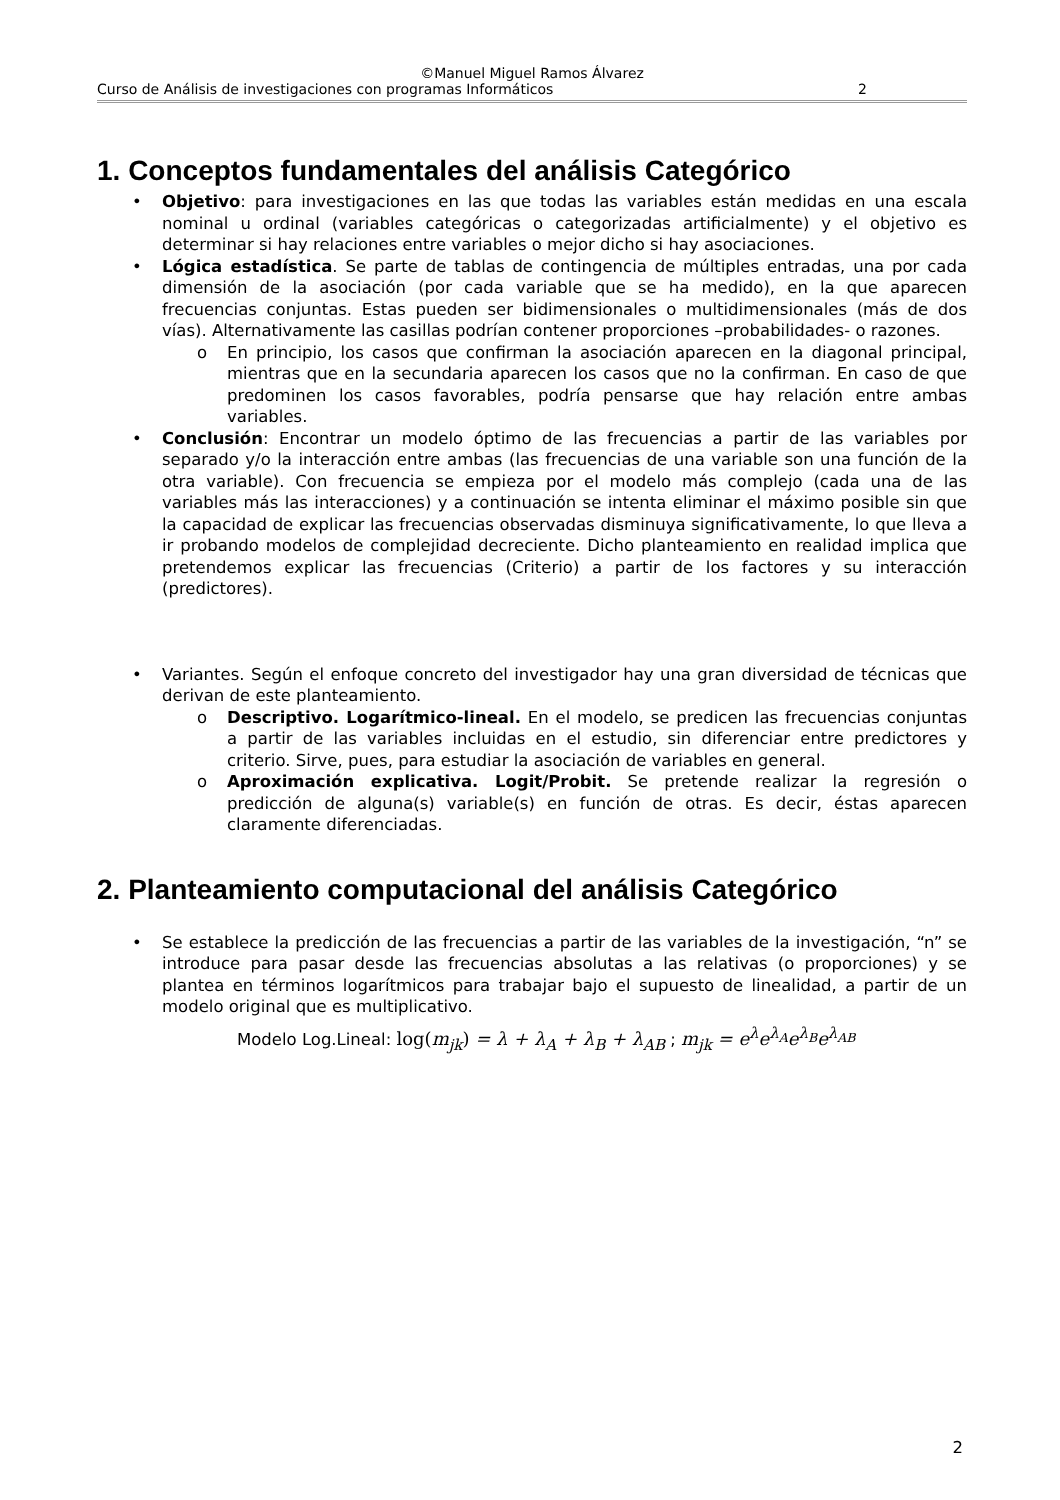©Manuel Miguel Ramos Álvarez
Curso de Análisis de investigaciones con programas Informáticos 2
1. Conceptos fundamentales del análisis Categórico
• Objetivo: para investigaciones en las que todas las variables están medidas en una escala nominal u ordinal (variables categóricas o categorizadas artificialmente) y el objetivo es determinar si hay relaciones entre variables o mejor dicho si hay asociaciones.
• Lógica estadística. Se parte de tablas de contingencia de múltiples entradas, una por cada dimensión de la asociación (por cada variable que se ha medido), en la que aparecen frecuencias conjuntas. Estas pueden ser bidimensionales o multidimensionales (más de dos vías). Alternativamente las casillas podrían contener proporciones –probabilidades- o razones.
o En principio, los casos que confirman la asociación aparecen en la diagonal principal, mientras que en la secundaria aparecen los casos que no la confirman. En caso de que predominen los casos favorables, podría pensarse que hay relación entre ambas variables.
• Conclusión: Encontrar un modelo óptimo de las frecuencias a partir de las variables por separado y/o la interacción entre ambas (las frecuencias de una variable son una función de la otra variable). Con frecuencia se empieza por el modelo más complejo (cada una de las variables más las interacciones) y a continuación se intenta eliminar el máximo posible sin que la capacidad de explicar las frecuencias observadas disminuya significativamente, lo que lleva a ir probando modelos de complejidad decreciente. Dicho planteamiento en realidad implica que pretendemos explicar las frecuencias (Criterio) a partir de los factores y su interacción (predictores).
• Variantes. Según el enfoque concreto del investigador hay una gran diversidad de técnicas que derivan de este planteamiento.
o Descriptivo. Logarítmico-lineal. En el modelo, se predicen las frecuencias conjuntas a partir de las variables incluidas en el estudio, sin diferenciar entre predictores y criterio. Sirve, pues, para estudiar la asociación de variables en general.
o Aproximación explicativa. Logit/Probit. Se pretende realizar la regresión o predicción de alguna(s) variable(s) en función de otras. Es decir, éstas aparecen claramente diferenciadas.
2. Planteamiento computacional del análisis Categórico
• Se establece la predicción de las frecuencias a partir de las variables de la investigación, “n” se introduce para pasar desde las frecuencias absolutas a las relativas (o proporciones) y se plantea en términos logarítmicos para trabajar bajo el supuesto de linealidad, a partir de un modelo original que es multiplicativo.
Modelo Log.Lineal: log(m<sub>jk</sub>) = λ + λ<sub>A</sub> + λ<sub>B</sub> + λ<sub>AB</sub> ; m<sub>jk</sub> = e<sup>λ</sup>e<sup>λ<sub>A</sub></sup>e<sup>λ<sub>B</sub></sup>e<sup>λ<sub>AB</sub></sup>
2